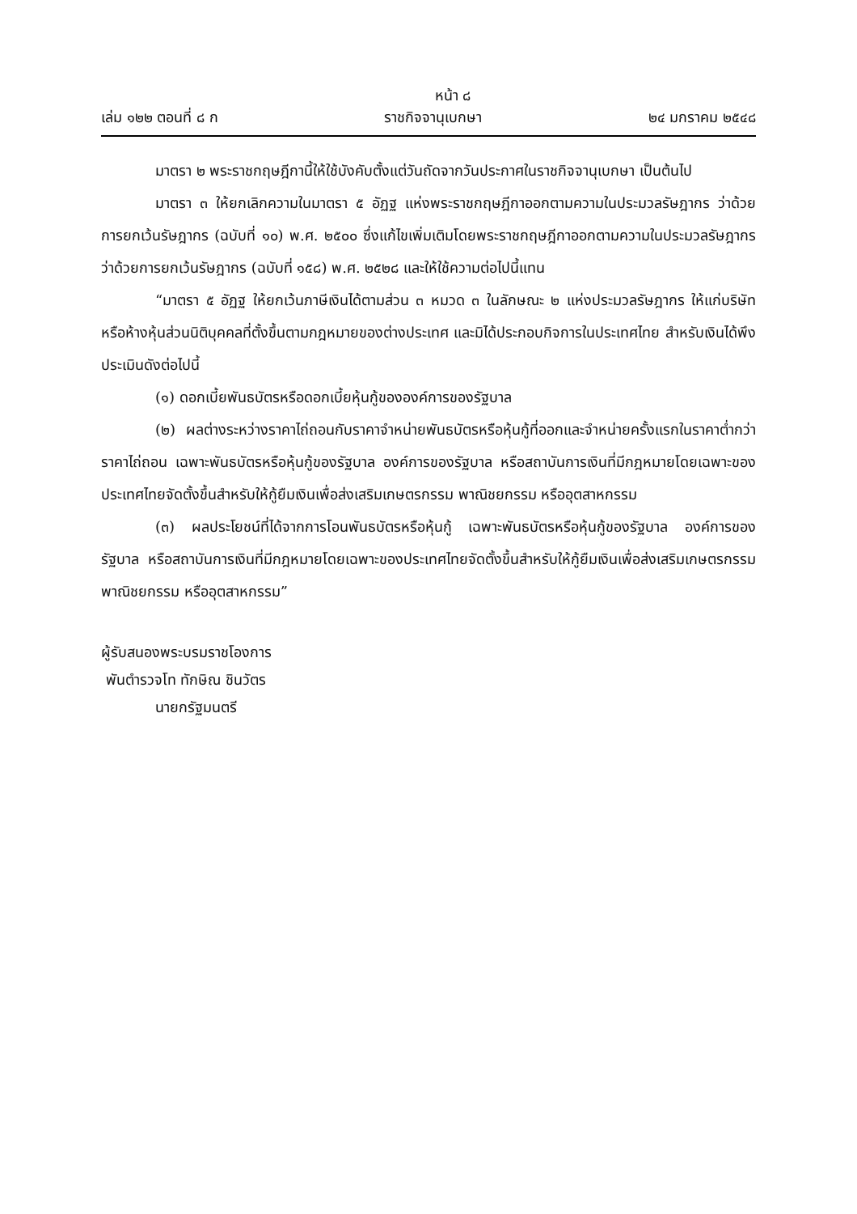หน้า ๘
เล่ม ๑๒๒ ตอนที่ ๘ ก ราชกิจจานุเบกษา ๒๔ มกราคม ๒๕๔๘
มาตรา ๒ พระราชกฤษฎีกานี้ให้ใช้บังคับตั้งแต่วันถัดจากวันประกาศในราชกิจจานุเบกษา เป็นต้นไป
มาตรา ๓ ให้ยกเลิกความในมาตรา ๕ อัฏฐ แห่งพระราชกฤษฎีกาออกตามความในประมวลรัษฎากร ว่าด้วยการยกเว้นรัษฎากร (ฉบับที่ ๑๐) พ.ศ. ๒๕๐๐ ซึ่งแก้ไขเพิ่มเติมโดยพระราชกฤษฎีกาออกตามความในประมวลรัษฎากร ว่าด้วยการยกเว้นรัษฎากร (ฉบับที่ ๑๕๘) พ.ศ. ๒๕๒๘ และให้ใช้ความต่อไปนี้แทน
“มาตรา ๕ อัฏฐ ให้ยกเว้นภาษีเงินได้ตามส่วน ๓ หมวด ๓ ในลักษณะ ๒ แห่งประมวลรัษฎากร ให้แก่บริษัทหรือห้างหุ้นส่วนนิติบุคคลที่ตั้งขึ้นตามกฎหมายของต่างประเทศ และมิได้ประกอบกิจการในประเทศไทย สำหรับเงินได้พึงประเมินดังต่อไปนี้
(๑) ดอกเบี้ยพันธบัตรหรือดอกเบี้ยหุ้นกู้ขององค์การของรัฐบาล
(๒) ผลต่างระหว่างราคาไถ่ถอนกับราคาจำหน่ายพันธบัตรหรือหุ้นกู้ที่ออกและจำหน่ายครั้งแรกในราคาต่ำกว่าราคาไถ่ถอน เฉพาะพันธบัตรหรือหุ้นกู้ของรัฐบาล องค์การของรัฐบาล หรือสถาบันการเงินที่มีกฎหมายโดยเฉพาะของประเทศไทยจัดตั้งขึ้นสำหรับให้กู้ยืมเงินเพื่อส่งเสริมเกษตรกรรม พาณิชยกรรม หรืออุตสาหกรรม
(๓) ผลประโยชน์ที่ได้จากการโอนพันธบัตรหรือหุ้นกู้ เฉพาะพันธบัตรหรือหุ้นกู้ของรัฐบาล องค์การของรัฐบาล หรือสถาบันการเงินที่มีกฎหมายโดยเฉพาะของประเทศไทยจัดตั้งขึ้นสำหรับให้กู้ยืมเงินเพื่อส่งเสริมเกษตรกรรม พาณิชยกรรม หรืออุตสาหกรรม”
ผู้รับสนองพระบรมราชโองการ
พันตำรวจโท ทักษิณ ชินวัตร
นายกรัฐมนตรี